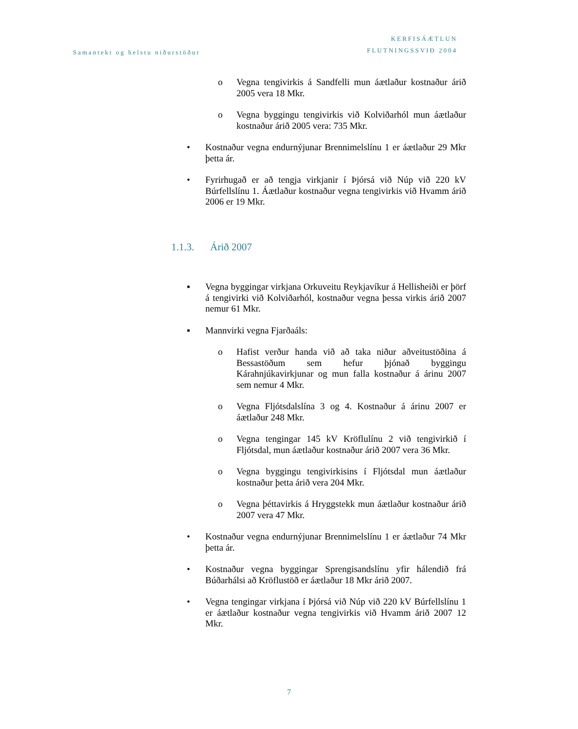Samantekt og helstu niðurstöður
KERFISÁÆTLUN
FLUTNINGSSVIÐ 2004
o Vegna tengivirkis á Sandfelli mun áætlaður kostnaður árið 2005 vera 18 Mkr.
o Vegna byggingu tengivirkis við Kolviðarhól mun áætlaður kostnaður árið 2005 vera: 735 Mkr.
• Kostnaður vegna endurnýjunar Brennimelslínu 1 er áætlaður 29 Mkr þetta ár.
• Fyrirhugað er að tengja virkjanir í Þjórsá við Núp við 220 kV Búrfellslínu 1. Áætlaður kostnaður vegna tengivirkis við Hvamm árið 2006 er 19 Mkr.
1.1.3. Árið 2007
▪ Vegna byggingar virkjana Orkuveitu Reykjavíkur á Hellisheiði er þörf á tengivirki við Kolviðarhól, kostnaður vegna þessa virkis árið 2007 nemur 61 Mkr.
▪ Mannvirki vegna Fjarðaáls:
o Hafist verður handa við að taka niður aðveitustöðina á Bessastöðum sem hefur þjónað byggingu Kárahnjúkavirkjunar og mun falla kostnaður á árinu 2007 sem nemur 4 Mkr.
o Vegna Fljótsdalslína 3 og 4. Kostnaður á árinu 2007 er áætlaður 248 Mkr.
o Vegna tengingar 145 kV Kröflulínu 2 við tengivirkið í Fljótsdal, mun áætlaður kostnaður árið 2007 vera 36 Mkr.
o Vegna byggingu tengivirkisins í Fljótsdal mun áætlaður kostnaður þetta árið vera 204 Mkr.
o Vegna þéttavirkis á Hryggstekk mun áætlaður kostnaður árið 2007 vera 47 Mkr.
• Kostnaður vegna endurnýjunar Brennimelslínu 1 er áætlaður 74 Mkr þetta ár.
• Kostnaður vegna byggingar Sprengisandslínu yfir hálendið frá Búðarhálsi að Kröflustöð er áætlaður 18 Mkr árið 2007.
• Vegna tengingar virkjana í Þjórsá við Núp við 220 kV Búrfellslínu 1 er áætlaður kostnaður vegna tengivirkis við Hvamm árið 2007 12 Mkr.
7